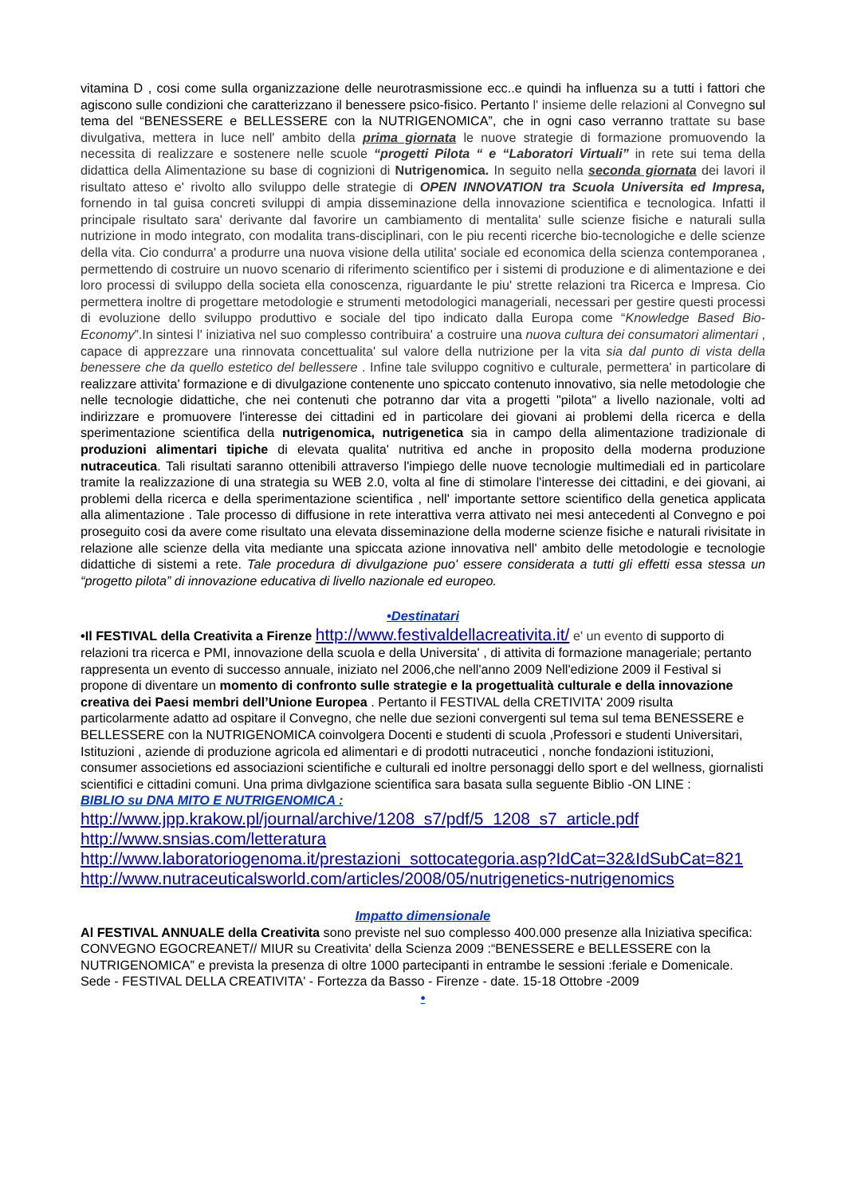vitamina D , cosi come sulla organizzazione delle neurotrasmissione ecc..e quindi ha influenza su a tutti i fattori che agiscono sulle condizioni che caratterizzano il benessere psico-fisico. Pertanto l' insieme delle relazioni al Convegno sul tema del “BENESSERE e BELLESSERE con la NUTRIGENOMICA”, che in ogni caso verranno trattate su base divulgativa, mettera in luce nell' ambito della prima giornata le nuove strategie di formazione promuovendo la necessita di realizzare e sostenere nelle scuole “progetti Pilota “ e “Laboratori Virtuali” in rete sui tema della didattica della Alimentazione su base di cognizioni di Nutrigenomica. In seguito nella seconda giornata dei lavori il risultato atteso e' rivolto allo sviluppo delle strategie di OPEN INNOVATION tra Scuola Universita ed Impresa, fornendo in tal guisa concreti sviluppi di ampia disseminazione della innovazione scientifica e tecnologica. Infatti il principale risultato sara' derivante dal favorire un cambiamento di mentalita' sulle scienze fisiche e naturali sulla nutrizione in modo integrato, con modalita trans-disciplinari, con le piu recenti ricerche bio-tecnologiche e delle scienze della vita. Cio condurra' a produrre una nuova visione della utilita' sociale ed economica della scienza contemporanea , permettendo di costruire un nuovo scenario di riferimento scientifico per i sistemi di produzione e di alimentazione e dei loro processi di sviluppo della societa ella conoscenza, riguardante le piu' strette relazioni tra Ricerca e Impresa. Cio permettera inoltre di progettare metodologie e strumenti metodologici manageriali, necessari per gestire questi processi di evoluzione dello sviluppo produttivo e sociale del tipo indicato dalla Europa come “Knowledge Based Bio-Economy”.In sintesi l' iniziativa nel suo complesso contribuira' a costruire una nuova cultura dei consumatori alimentari , capace di apprezzare una rinnovata concettualita' sul valore della nutrizione per la vita sia dal punto di vista della benessere che da quello estetico del bellessere . Infine tale sviluppo cognitivo e culturale, permettera' in particolare di realizzare attivita' formazione e di divulgazione contenente uno spiccato contenuto innovativo, sia nelle metodologie che nelle tecnologie didattiche, che nei contenuti che potranno dar vita a progetti "pilota" a livello nazionale, volti ad indirizzare e promuovere l'interesse dei cittadini ed in particolare dei giovani ai problemi della ricerca e della sperimentazione scientifica della nutrigenomica, nutrigenetica sia in campo della alimentazione tradizionale di produzioni alimentari tipiche di elevata qualita' nutritiva ed anche in proposito della moderna produzione nutraceutica. Tali risultati saranno ottenibili attraverso l'impiego delle nuove tecnologie multimediali ed in particolare tramite la realizzazione di una strategia su WEB 2.0, volta al fine di stimolare l'interesse dei cittadini, e dei giovani, ai problemi della ricerca e della sperimentazione scientifica , nell' importante settore scientifico della genetica applicata alla alimentazione . Tale processo di diffusione in rete interattiva verra attivato nei mesi antecedenti al Convegno e poi proseguito cosi da avere come risultato una elevata disseminazione della moderne scienze fisiche e naturali rivisitate in relazione alle scienze della vita mediante una spiccata azione innovativa nell' ambito delle metodologie e tecnologie didattiche di sistemi a rete. Tale procedura di divulgazione puo' essere considerata a tutti gli effetti essa stessa un “progetto pilota” di innovazione educativa di livello nazionale ed europeo.
•Destinatari
•Il FESTIVAL della Creativita a Firenze http://www.festivaldellacreativita.it/ e' un evento di supporto di relazioni tra ricerca e PMI, innovazione della scuola e della Universita' , di attivita di formazione manageriale; pertanto rappresenta un evento di successo annuale, iniziato nel 2006,che nell'anno 2009 Nell'edizione 2009 il Festival si propone di diventare un momento di confronto sulle strategie e la progettualità culturale e della innovazione creativa dei Paesi membri dell’Unione Europea . Pertanto il FESTIVAL della CRETIVITA' 2009 risulta particolarmente adatto ad ospitare il Convegno, che nelle due sezioni convergenti sul tema sul tema BENESSERE e BELLESSERE con la NUTRIGENOMICA coinvolgera Docenti e studenti di scuola ,Professori e studenti Universitari, Istituzioni , aziende di produzione agricola ed alimentari e di prodotti nutraceutici , nonche fondazioni istituzioni, consumer associetions ed associazioni scientifiche e culturali ed inoltre personaggi dello sport e del wellness, giornalisti scientifici e cittadini comuni. Una prima divlgazione scientifica sara basata sulla seguente Biblio -ON LINE :
BIBLIO su DNA MITO E NUTRIGENOMICA :
http://www.jpp.krakow.pl/journal/archive/1208_s7/pdf/5_1208_s7_article.pdf
http://www.snsias.com/letteratura
http://www.laboratoriogenoma.it/prestazioni_sottocategoria.asp?IdCat=32&IdSubCat=821
http://www.nutraceuticalsworld.com/articles/2008/05/nutrigenetics-nutrigenomics
Impatto dimensionale
Al FESTIVAL ANNUALE della Creativita sono previste nel suo complesso 400.000 presenze alla Iniziativa specifica: CONVEGNO EGOCREANET// MIUR su Creativita' della Scienza 2009 :“BENESSERE e BELLESSERE con la NUTRIGENOMICA” e prevista la presenza di oltre 1000 partecipanti in entrambe le sessioni :feriale e Domenicale. Sede - FESTIVAL DELLA CREATIVITA' - Fortezza da Basso - Firenze - date. 15-18 Ottobre -2009
•